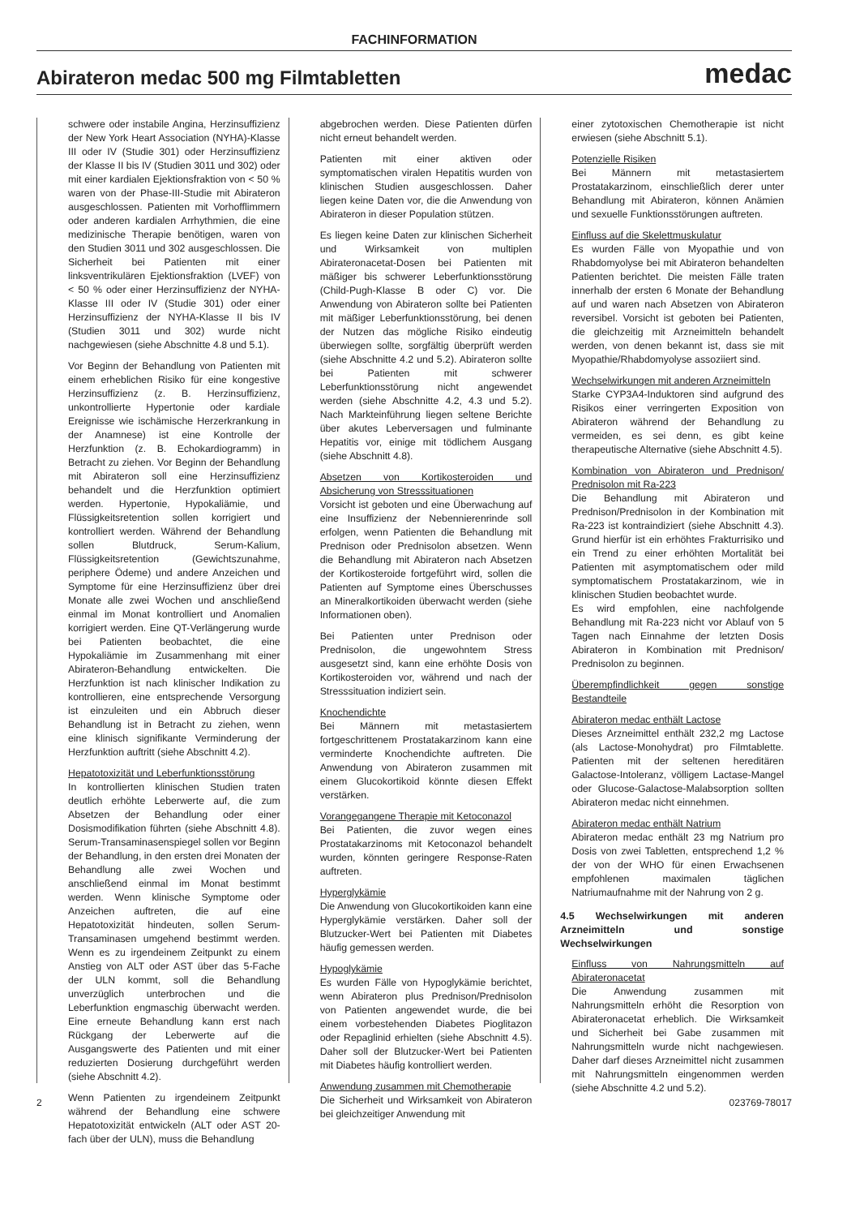FACHINFORMATION
Abirateron medac 500 mg Filmtabletten
medac
schwere oder instabile Angina, Herzinsuffizienz der New York Heart Association (NYHA)-Klasse III oder IV (Studie 301) oder Herzinsuffizienz der Klasse II bis IV (Studien 3011 und 302) oder mit einer kardialen Ejektionsfraktion von < 50 % waren von der Phase-III-Studie mit Abirateron ausgeschlossen. Patienten mit Vorhofflimmern oder anderen kardialen Arrhythmien, die eine medizinische Therapie benötigen, waren von den Studien 3011 und 302 ausgeschlossen. Die Sicherheit bei Patienten mit einer linksventrikulären Ejektionsfraktion (LVEF) von < 50 % oder einer Herzinsuffizienz der NYHA-Klasse III oder IV (Studie 301) oder einer Herzinsuffizienz der NYHA-Klasse II bis IV (Studien 3011 und 302) wurde nicht nachgewiesen (siehe Abschnitte 4.8 und 5.1).
Vor Beginn der Behandlung von Patienten mit einem erheblichen Risiko für eine kongestive Herzinsuffizienz (z. B. Herzinsuffizienz, unkontrollierte Hypertonie oder kardiale Ereignisse wie ischämische Herzerkrankung in der Anamnese) ist eine Kontrolle der Herzfunktion (z. B. Echokardiogramm) in Betracht zu ziehen. Vor Beginn der Behandlung mit Abirateron soll eine Herzinsuffizienz behandelt und die Herzfunktion optimiert werden. Hypertonie, Hypokaliämie, und Flüssigkeitsretention sollen korrigiert und kontrolliert werden. Während der Behandlung sollen Blutdruck, Serum-Kalium, Flüssigkeitsretention (Gewichtszunahme, periphere Ödeme) und andere Anzeichen und Symptome für eine Herzinsuffizienz über drei Monate alle zwei Wochen und anschließend einmal im Monat kontrolliert und Anomalien korrigiert werden. Eine QT-Verlängerung wurde bei Patienten beobachtet, die eine Hypokaliämie im Zusammenhang mit einer Abirateron-Behandlung entwickelten. Die Herzfunktion ist nach klinischer Indikation zu kontrollieren, eine entsprechende Versorgung ist einzuleiten und ein Abbruch dieser Behandlung ist in Betracht zu ziehen, wenn eine klinisch signifikante Verminderung der Herzfunktion auftritt (siehe Abschnitt 4.2).
Hepatotoxizität und Leberfunktionsstörung
In kontrollierten klinischen Studien traten deutlich erhöhte Leberwerte auf, die zum Absetzen der Behandlung oder einer Dosismodifikation führten (siehe Abschnitt 4.8). Serum-Transaminasenspiegel sollen vor Beginn der Behandlung, in den ersten drei Monaten der Behandlung alle zwei Wochen und anschließend einmal im Monat bestimmt werden. Wenn klinische Symptome oder Anzeichen auftreten, die auf eine Hepatotoxizität hindeuten, sollen Serum-Transaminasen umgehend bestimmt werden. Wenn es zu irgendeinem Zeitpunkt zu einem Anstieg von ALT oder AST über das 5-Fache der ULN kommt, soll die Behandlung unverzüglich unterbrochen und die Leberfunktion engmaschig überwacht werden. Eine erneute Behandlung kann erst nach Rückgang der Leberwerte auf die Ausgangswerte des Patienten und mit einer reduzierten Dosierung durchgeführt werden (siehe Abschnitt 4.2).
Wenn Patienten zu irgendeinem Zeitpunkt während der Behandlung eine schwere Hepatotoxizität entwickeln (ALT oder AST 20-fach über der ULN), muss die Behandlung
abgebrochen werden. Diese Patienten dürfen nicht erneut behandelt werden.
Patienten mit einer aktiven oder symptomatischen viralen Hepatitis wurden von klinischen Studien ausgeschlossen. Daher liegen keine Daten vor, die die Anwendung von Abirateron in dieser Population stützen.
Es liegen keine Daten zur klinischen Sicherheit und Wirksamkeit von multiplen Abirateronacetat-Dosen bei Patienten mit mäßiger bis schwerer Leberfunktionsstörung (Child-Pugh-Klasse B oder C) vor. Die Anwendung von Abirateron sollte bei Patienten mit mäßiger Leberfunktionsstörung, bei denen der Nutzen das mögliche Risiko eindeutig überwiegen sollte, sorgfältig überprüft werden (siehe Abschnitte 4.2 und 5.2). Abirateron sollte bei Patienten mit schwerer Leberfunktionsstörung nicht angewendet werden (siehe Abschnitte 4.2, 4.3 und 5.2). Nach Markteinführung liegen seltene Berichte über akutes Leberversagen und fulminante Hepatitis vor, einige mit tödlichem Ausgang (siehe Abschnitt 4.8).
Absetzen von Kortikosteroiden und Absicherung von Stresssituationen
Vorsicht ist geboten und eine Überwachung auf eine Insuffizienz der Nebennierenrinde soll erfolgen, wenn Patienten die Behandlung mit Prednison oder Prednisolon absetzen. Wenn die Behandlung mit Abirateron nach Absetzen der Kortikosteroide fortgeführt wird, sollen die Patienten auf Symptome eines Überschusses an Mineralkortikoiden überwacht werden (siehe Informationen oben).
Bei Patienten unter Prednison oder Prednisolon, die ungewohntem Stress ausgesetzt sind, kann eine erhöhte Dosis von Kortikosteroiden vor, während und nach der Stresssituation indiziert sein.
Knochendichte
Bei Männern mit metastasiertem fortgeschrittenem Prostatakarzinom kann eine verminderte Knochendichte auftreten. Die Anwendung von Abirateron zusammen mit einem Glucokortikoid könnte diesen Effekt verstärken.
Vorangegangene Therapie mit Ketoconazol
Bei Patienten, die zuvor wegen eines Prostatakarzinoms mit Ketoconazol behandelt wurden, könnten geringere Response-Raten auftreten.
Hyperglykämie
Die Anwendung von Glucokortikoiden kann eine Hyperglykämie verstärken. Daher soll der Blutzucker-Wert bei Patienten mit Diabetes häufig gemessen werden.
Hypoglykämie
Es wurden Fälle von Hypoglykämie berichtet, wenn Abirateron plus Prednison/Prednisolon von Patienten angewendet wurde, die bei einem vorbestehenden Diabetes Pioglitazon oder Repaglinid erhielten (siehe Abschnitt 4.5). Daher soll der Blutzucker-Wert bei Patienten mit Diabetes häufig kontrolliert werden.
Anwendung zusammen mit Chemotherapie
Die Sicherheit und Wirksamkeit von Abirateron bei gleichzeitiger Anwendung mit
einer zytotoxischen Chemotherapie ist nicht erwiesen (siehe Abschnitt 5.1).
Potenzielle Risiken
Bei Männern mit metastasiertem Prostatakarzinom, einschließlich derer unter Behandlung mit Abirateron, können Anämien und sexuelle Funktionsstörungen auftreten.
Einfluss auf die Skelettmuskulatur
Es wurden Fälle von Myopathie und von Rhabdomyolyse bei mit Abirateron behandelten Patienten berichtet. Die meisten Fälle traten innerhalb der ersten 6 Monate der Behandlung auf und waren nach Absetzen von Abirateron reversibel. Vorsicht ist geboten bei Patienten, die gleichzeitig mit Arzneimitteln behandelt werden, von denen bekannt ist, dass sie mit Myopathie/Rhabdomyolyse assoziiert sind.
Wechselwirkungen mit anderen Arzneimitteln
Starke CYP3A4-Induktoren sind aufgrund des Risikos einer verringerten Exposition von Abirateron während der Behandlung zu vermeiden, es sei denn, es gibt keine therapeutische Alternative (siehe Abschnitt 4.5).
Kombination von Abirateron und Prednison/ Prednisolon mit Ra-223
Die Behandlung mit Abirateron und Prednison/Prednisolon in der Kombination mit Ra-223 ist kontraindiziert (siehe Abschnitt 4.3). Grund hierfür ist ein erhöhtes Frakturrisiko und ein Trend zu einer erhöhten Mortalität bei Patienten mit asymptomatischem oder mild symptomatischem Prostatakarzinom, wie in klinischen Studien beobachtet wurde.
Es wird empfohlen, eine nachfolgende Behandlung mit Ra-223 nicht vor Ablauf von 5 Tagen nach Einnahme der letzten Dosis Abirateron in Kombination mit Prednison/ Prednisolon zu beginnen.
Überempfindlichkeit gegen sonstige Bestandteile
Abirateron medac enthält Lactose
Dieses Arzneimittel enthält 232,2 mg Lactose (als Lactose-Monohydrat) pro Filmtablette. Patienten mit der seltenen hereditären Galactose-Intoleranz, völligem Lactase-Mangel oder Glucose-Galactose-Malabsorption sollten Abirateron medac nicht einnehmen.
Abirateron medac enthält Natrium
Abirateron medac enthält 23 mg Natrium pro Dosis von zwei Tabletten, entsprechend 1,2 % der von der WHO für einen Erwachsenen empfohlenen maximalen täglichen Natriumaufnahme mit der Nahrung von 2 g.
4.5 Wechselwirkungen mit anderen Arzneimitteln und sonstige Wechselwirkungen
Einfluss von Nahrungsmitteln auf Abirateronacetat
Die Anwendung zusammen mit Nahrungsmitteln erhöht die Resorption von Abirateronacetat erheblich. Die Wirksamkeit und Sicherheit bei Gabe zusammen mit Nahrungsmitteln wurde nicht nachgewiesen. Daher darf dieses Arzneimittel nicht zusammen mit Nahrungsmitteln eingenommen werden (siehe Abschnitte 4.2 und 5.2).
2 023769-78017